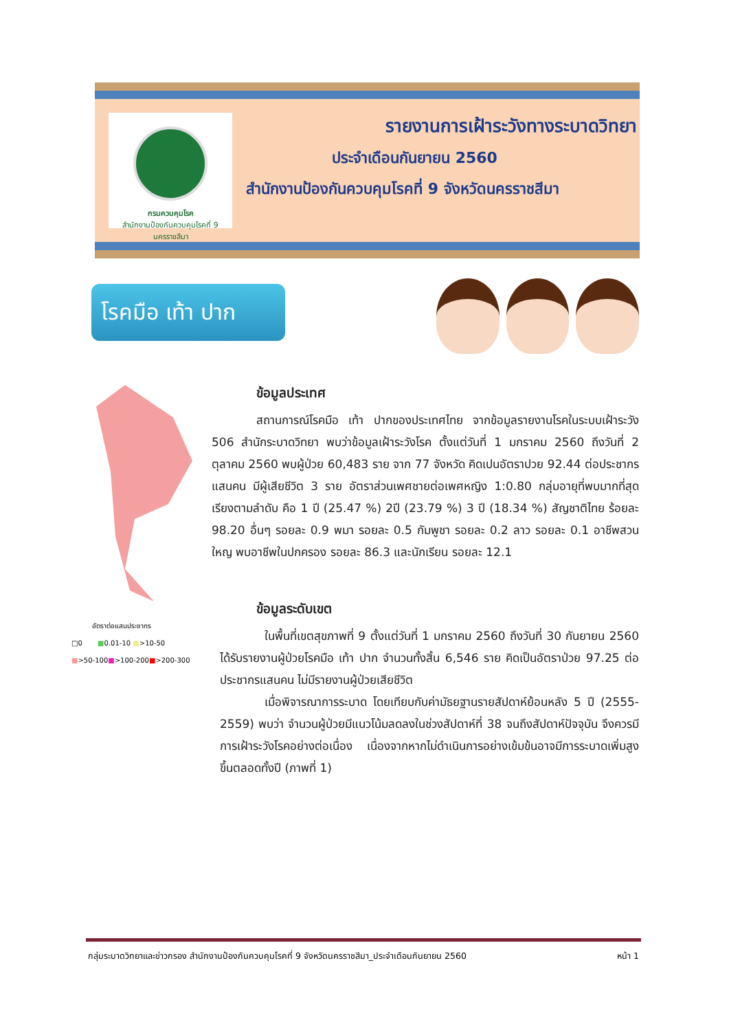กรมควบคุมโรค
สำนักงานป้องกันควบคุมโรคที่ 9 นครราชสีมา
รายงานการเฝ้าระวังทางระบาดวิทยา
ประจำเดือนกันยายน 2560
สำนักงานป้องกันควบคุมโรคที่ 9 จังหวัดนครราชสีมา
โรคมือ เท้า ปาก
อัตราต่อแสนประชากร
□0 ■0.01-10 ■>10-50
■>50-100■>100-200■>200-300
ข้อมูลประเทศ
สถานการณ์โรคมือ เท้า ปากของประเทศไทย จากข้อมูลรายงานโรคในระบบเฝ้าระวัง 506 สำนักระบาดวิทยา พบว่าข้อมูลเฝ้าระวังโรค ตั้งแต่วันที่ 1 มกราคม 2560 ถึงวันที่ 2 ตุลาคม 2560 พบผู้ป่วย 60,483 ราย จาก 77 จังหวัด คิดเปนอัตราปวย 92.44 ต่อประชากรแสนคน มีผู้เสียชีวิต 3 ราย อัตราส่วนเพศชายต่อเพศหญิง 1:0.80 กลุ่มอายุที่พบมากที่สุด เรียงตามลำดับ คือ 1 ปี (25.47 %) 2ปี (23.79 %) 3 ปี (18.34 %) สัญชาติไทย ร้อยละ 98.20 อื่นๆ รอยละ 0.9 พมา รอยละ 0.5 กัมพูชา รอยละ 0.2 ลาว รอยละ 0.1 อาชีพสวนใหญ พบอาชีพในปกครอง รอยละ 86.3 และนักเรียน รอยละ 12.1
ข้อมูลระดับเขต
ในพื้นที่เขตสุขภาพที่ 9 ตั้งแต่วันที่ 1 มกราคม 2560 ถึงวันที่ 30 กันยายน 2560 ได้รับรายงานผู้ป่วยโรคมือ เท้า ปาก จำนวนทั้งสิ้น 6,546 ราย คิดเป็นอัตราป่วย 97.25 ต่อประชากรแสนคน ไม่มีรายงานผู้ป่วยเสียชีวิต
เมื่อพิจารณาการระบาด โดยเทียบกับค่ามัธยฐานรายสัปดาห์ย้อนหลัง 5 ปี (2555-2559) พบว่า จำนวนผู้ป่วยมีแนวโน้มลดลงในช่วงสัปดาห์ที่ 38 จนถึงสัปดาห์ปัจจุบัน จึงควรมีการเฝ้าระวังโรคอย่างต่อเนื่อง เนื่องจากหากไม่ดำเนินการอย่างเข้มข้นอาจมีการระบาดเพิ่มสูงขึ้นตลอดทั้งปี (ภาพที่ 1)
กลุ่มระบาดวิทยาและข่าวกรอง สำนักงานป้องกันควบคุมโรคที่ 9 จังหวัดนครราชสีมา_ประจำเดือนกันยายน 2560 หน้า 1